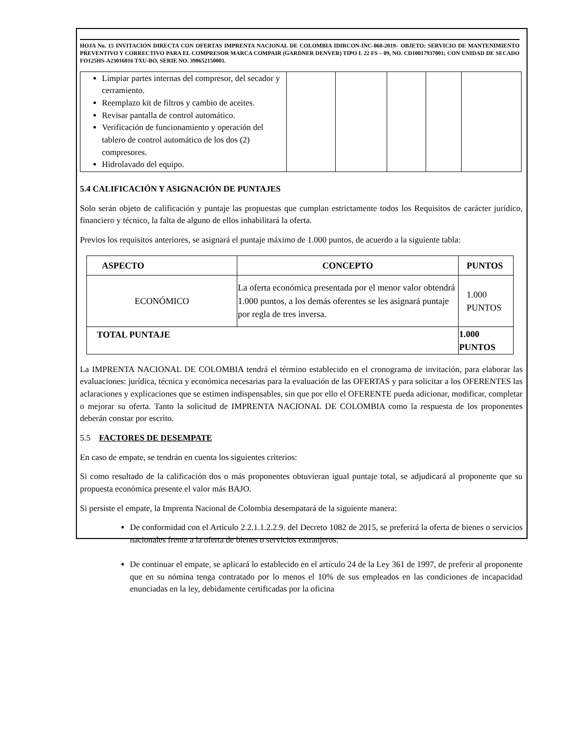HOJA No. 15 INVITACIÓN DIRECTA CON OFERTAS IMPRENTA NACIONAL DE COLOMBIA IDIRCON-INC-060-2019– OBJETO: SERVICIO DE MANTENIMIENTO PREVENTIVO Y CORRECTIVO PARA EL COMPRESOR MARCA COMPAIR (GARDNER DENVER) TIPO L 22 FS – 09, NO. CD10017937001; CON UNIDAD DE SECADO FO125HS-A23016016 TXU-BO, SERIE NO. 398652150001.
| Limpiar partes internas del compresor, del secador y cerramiento. Reemplazo kit de filtros y cambio de aceites. Revisar pantalla de control automático. Verificación de funcionamiento y operación del tablero de control automático de los dos (2) compresores. Hidrolavado del equipo. | | | | | |
5.4 CALIFICACIÓN Y ASIGNACIÓN DE PUNTAJES
Solo serán objeto de calificación y puntaje las propuestas que cumplan estrictamente todos los Requisitos de carácter jurídico, financiero y técnico, la falta de alguno de ellos inhabilitará la oferta.
Previos los requisitos anteriores, se asignará el puntaje máximo de 1.000 puntos, de acuerdo a la siguiente tabla:
| ASPECTO | CONCEPTO | PUNTOS |
| --- | --- | --- |
| ECONÓMICO | La oferta económica presentada por el menor valor obtendrá 1.000 puntos, a los demás oferentes se les asignará puntaje por regla de tres inversa. | 1.000 PUNTOS |
| TOTAL PUNTAJE | | 1.000 PUNTOS |
La IMPRENTA NACIONAL DE COLOMBIA tendrá el término establecido en el cronograma de invitación, para elaborar las evaluaciones: jurídica, técnica y económica necesarias para la evaluación de las OFERTAS y para solicitar a los OFERENTES las aclaraciones y explicaciones que se estimen indispensables, sin que por ello el OFERENTE pueda adicionar, modificar, completar o mejorar su oferta. Tanto la solicitud de IMPRENTA NACIONAL DE COLOMBIA como la respuesta de los proponentes deberán constar por escrito.
5.5 FACTORES DE DESEMPATE
En caso de empate, se tendrán en cuenta los siguientes criterios:
Si como resultado de la calificación dos o más proponentes obtuvieran igual puntaje total, se adjudicará al proponente que su propuesta económica presente el valor más BAJO.
Si persiste el empate, la Imprenta Nacional de Colombia desempatará de la siguiente manera:
De conformidad con el Artículo 2.2.1.1.2.2.9. del Decreto 1082 de 2015, se preferirá la oferta de bienes o servicios nacionales frente a la oferta de bienes o servicios extranjeros.
De continuar el empate, se aplicará lo establecido en el artículo 24 de la Ley 361 de 1997, de preferir al proponente que en su nómina tenga contratado por lo menos el 10% de sus empleados en las condiciones de incapacidad enunciadas en la ley, debidamente certificadas por la oficina